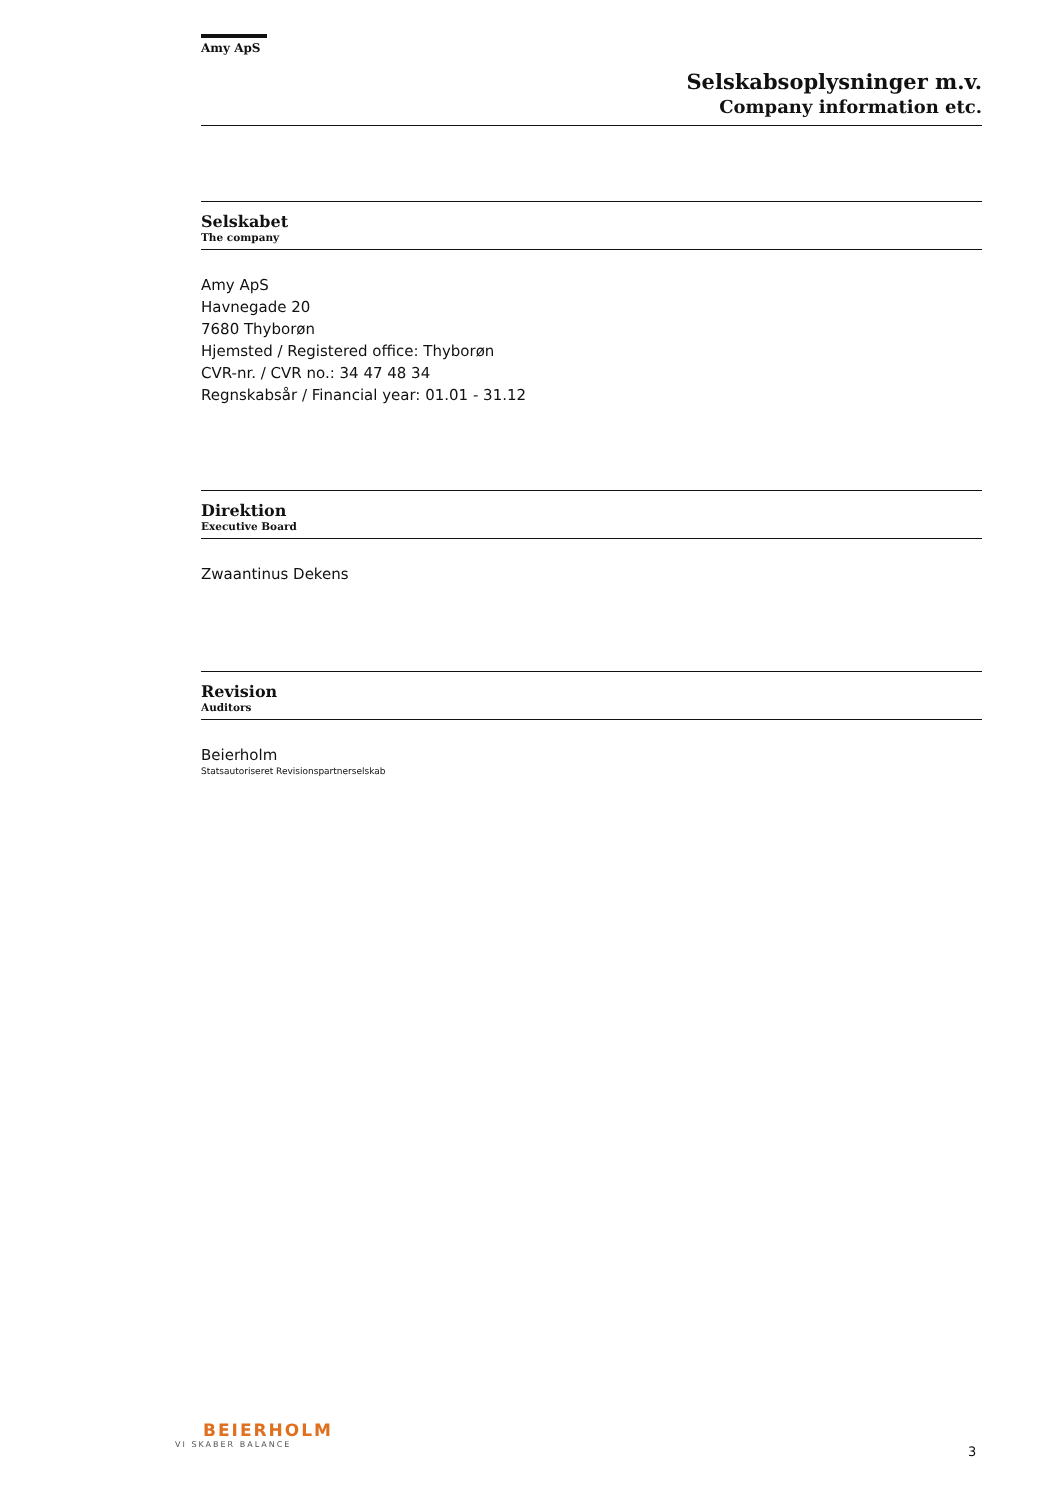Amy ApS
Selskabsoplysninger m.v.
Company information etc.
Selskabet
The company
Amy ApS
Havnegade 20
7680 Thyborøn
Hjemsted / Registered office: Thyborøn
CVR-nr. / CVR no.: 34 47 48 34
Regnskabsår / Financial year: 01.01 - 31.12
Direktion
Executive Board
Zwaantinus Dekens
Revision
Auditors
Beierholm
Statsautoriseret Revisionspartnerselskab
BEIERHOLM
VI SKABER BALANCE
3